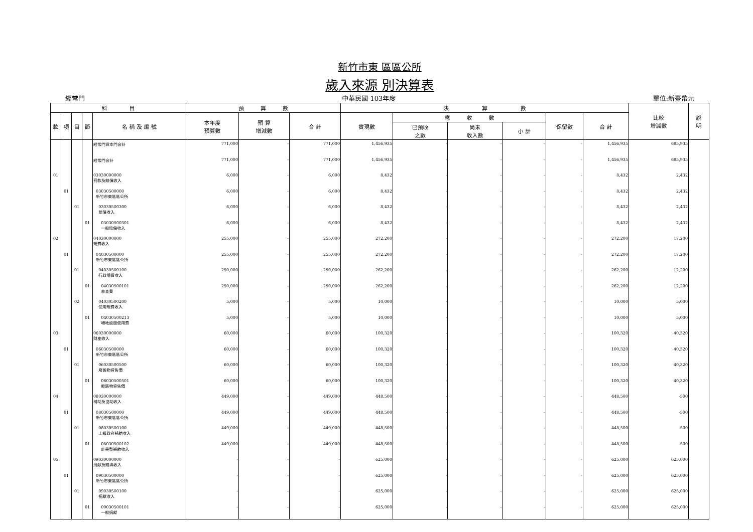新竹市東 區區公所
歲入來源 別決算表
經常門 中華民國 103年度 單位:新臺幣元
| 科 目 | | | | | 預 算 數 | | | 決 算 數 | | | | | | 比較 增減數 | 說 明 |
| --- | --- | --- | --- | --- | --- | --- | --- | --- | --- | --- | --- | --- | --- | --- | --- |
| 款 | 項 | 目 | 節 | 名 稱 及 編 號 | 本年度 預算數 | 預 算 增減數 | 合 計 | 實現數 | 應 收 數 | | | 保留數 | 合 計 | | |
| | | | | | | | | | 已預收 之數 | 尚未 收入數 | 小 計 | | | | |
| | | | | 經常門資本門合計 | 771,000 | - | 771,000 | 1,456,935 | - | - | - | - | 1,456,935 | 685,935 | |
| | | | | 經常門合計 | 771,000 | - | 771,000 | 1,456,935 | - | - | - | - | 1,456,935 | 685,935 | |
| 01 | | | | 03030000000 罰款及賠償收入 | 6,000 | - | 6,000 | 8,432 | - | - | - | - | 8,432 | 2,432 | |
| | 01 | | | 03030500000 新竹市東區區公所 | 6,000 | - | 6,000 | 8,432 | - | - | - | - | 8,432 | 2,432 | |
| | | 01 | | 03030500300 賠償收入 | 6,000 | - | 6,000 | 8,432 | - | - | - | - | 8,432 | 2,432 | |
| | | | 01 | 03030500301 一般賠償收入 | 6,000 | - | 6,000 | 8,432 | - | - | - | - | 8,432 | 2,432 | |
| 02 | | | | 04030000000 規費收入 | 255,000 | - | 255,000 | 272,200 | - | - | - | - | 272,200 | 17,200 | |
| | 01 | | | 04030500000 新竹市東區區公所 | 255,000 | - | 255,000 | 272,200 | - | - | - | - | 272,200 | 17,200 | |
| | | 01 | | 04030500100 行政規費收入 | 250,000 | - | 250,000 | 262,200 | - | - | - | - | 262,200 | 12,200 | |
| | | | 01 | 04030500101 審查費 | 250,000 | - | 250,000 | 262,200 | - | - | - | - | 262,200 | 12,200 | |
| | | 02 | | 04030500200 使用規費收入 | 5,000 | - | 5,000 | 10,000 | - | - | - | - | 10,000 | 5,000 | |
| | | | 01 | 04030500213 場地設施使用費 | 5,000 | - | 5,000 | 10,000 | - | - | - | - | 10,000 | 5,000 | |
| 03 | | | | 06030000000 財產收入 | 60,000 | - | 60,000 | 100,320 | - | - | - | - | 100,320 | 40,320 | |
| | 01 | | | 06030500000 新竹市東區區公所 | 60,000 | - | 60,000 | 100,320 | - | - | - | - | 100,320 | 40,320 | |
| | | 01 | | 06030500500 廢舊物資售價 | 60,000 | - | 60,000 | 100,320 | - | - | - | - | 100,320 | 40,320 | |
| | | | 01 | 06030500501 廢舊物資售價 | 60,000 | - | 60,000 | 100,320 | - | - | - | - | 100,320 | 40,320 | |
| 04 | | | | 08030000000 補助及協助收入 | 449,000 | - | 449,000 | 448,500 | - | - | - | - | 448,500 | -500 | |
| | 01 | | | 08030500000 新竹市東區區公所 | 449,000 | - | 449,000 | 448,500 | - | - | - | - | 448,500 | -500 | |
| | | 01 | | 08030500100 上級政府補助收入 | 449,000 | - | 449,000 | 448,500 | - | - | - | - | 448,500 | -500 | |
| | | | 01 | 08030500102 計畫型補助收入 | 449,000 | - | 449,000 | 448,500 | - | - | - | - | 448,500 | -500 | |
| 05 | | | | 09030000000 捐獻及贈與收入 | - | - | - | 625,000 | - | - | - | - | 625,000 | 625,000 | |
| | 01 | | | 09030500000 新竹市東區區公所 | - | - | - | 625,000 | - | - | - | - | 625,000 | 625,000 | |
| | | 01 | | 09030500100 捐獻收入 | - | - | - | 625,000 | - | - | - | - | 625,000 | 625,000 | |
| | | | 01 | 09030500101 一般捐獻 | - | - | - | 625,000 | - | - | - | - | 625,000 | 625,000 | |